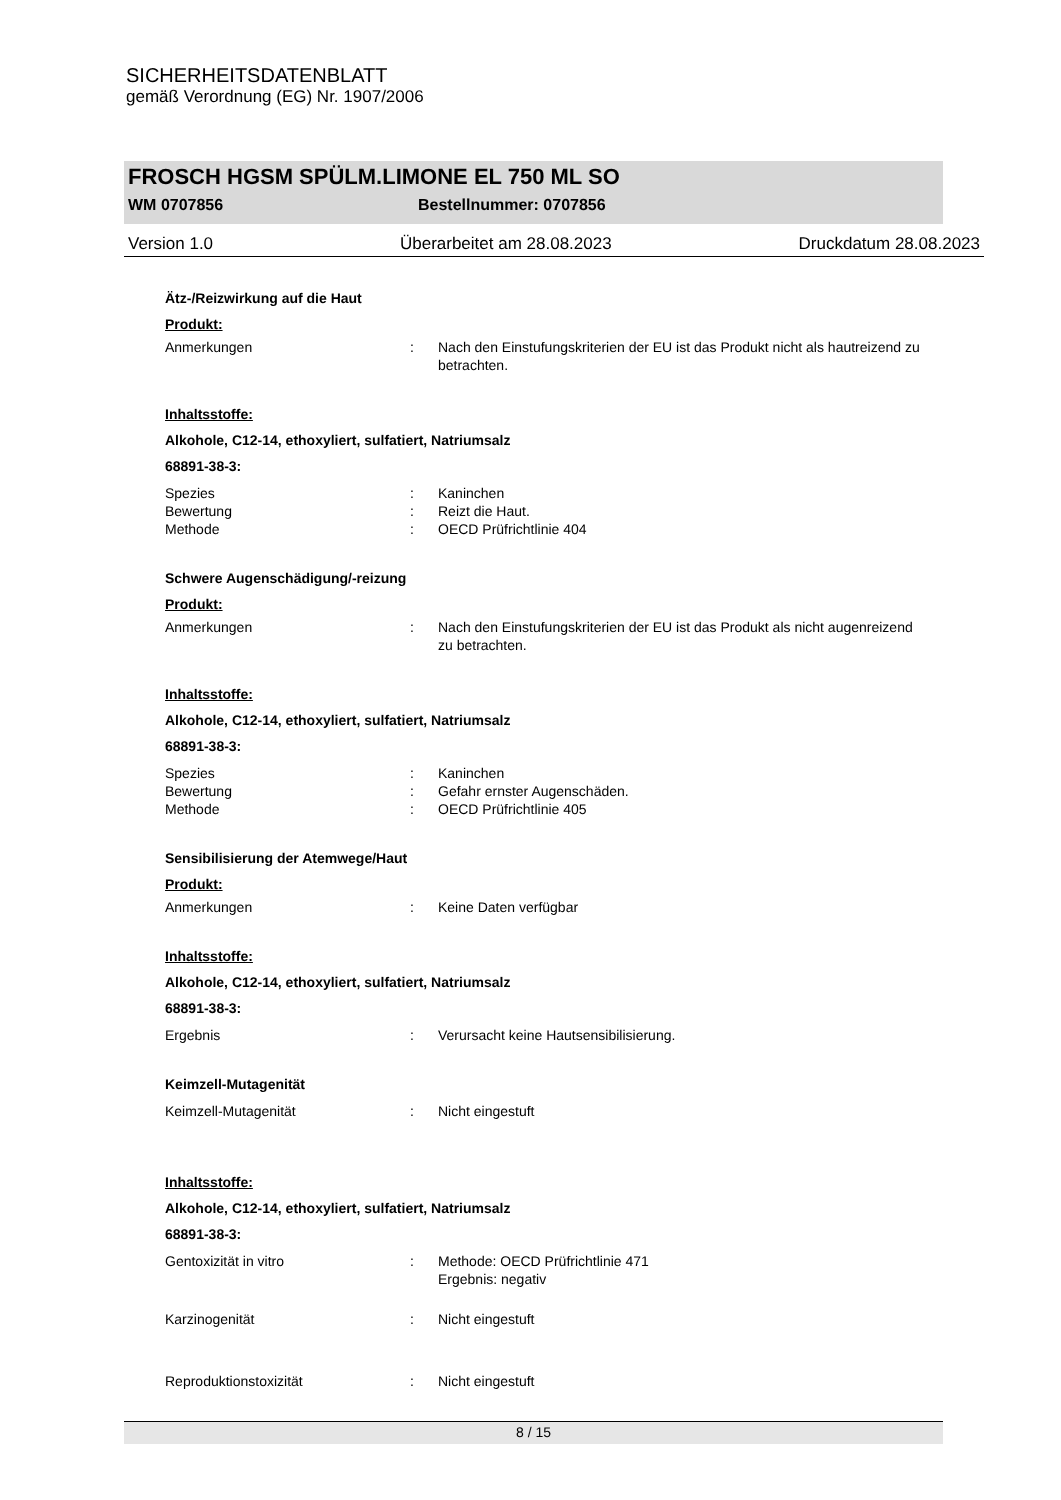SICHERHEITSDATENBLATT
gemäß Verordnung (EG) Nr. 1907/2006
FROSCH HGSM SPÜLM.LIMONE EL 750 ML SO
WM 0707856 Bestellnummer: 0707856
Version 1.0 Überarbeitet am 28.08.2023 Druckdatum 28.08.2023
Ätz-/Reizwirkung auf die Haut
Produkt:
Anmerkungen: Nach den Einstufungskriterien der EU ist das Produkt nicht als hautreizend zu betrachten.
Inhaltsstoffe:
Alkohole, C12-14, ethoxyliert, sulfatiert, Natriumsalz
68891-38-3:
Spezies: Kaninchen
Bewertung: Reizt die Haut.
Methode: OECD Prüfrichtlinie 404
Schwere Augenschädigung/-reizung
Produkt:
Anmerkungen: Nach den Einstufungskriterien der EU ist das Produkt als nicht augenreizend zu betrachten.
Inhaltsstoffe:
Alkohole, C12-14, ethoxyliert, sulfatiert, Natriumsalz
68891-38-3:
Spezies: Kaninchen
Bewertung: Gefahr ernster Augenschäden.
Methode: OECD Prüfrichtlinie 405
Sensibilisierung der Atemwege/Haut
Produkt:
Anmerkungen: Keine Daten verfügbar
Inhaltsstoffe:
Alkohole, C12-14, ethoxyliert, sulfatiert, Natriumsalz
68891-38-3:
Ergebnis: Verursacht keine Hautsensibilisierung.
Keimzell-Mutagenität
Keimzell-Mutagenität: Nicht eingestuft
Inhaltsstoffe:
Alkohole, C12-14, ethoxyliert, sulfatiert, Natriumsalz
68891-38-3:
Gentoxizität in vitro: Methode: OECD Prüfrichtlinie 471
Ergebnis: negativ
Karzinogenität: Nicht eingestuft
Reproduktionstoxizität: Nicht eingestuft
8 / 15